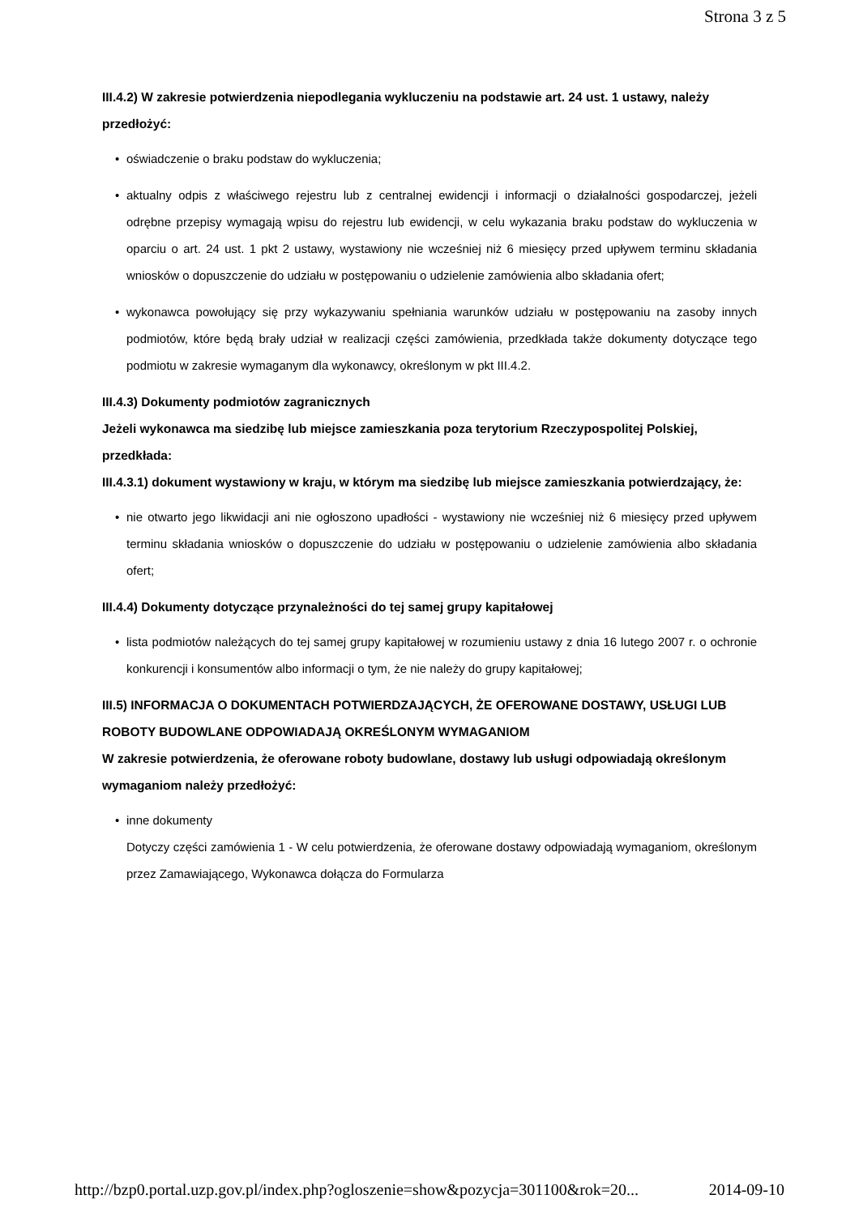Strona 3 z 5
III.4.2) W zakresie potwierdzenia niepodlegania wykluczeniu na podstawie art. 24 ust. 1 ustawy, należy przedłożyć:
• oświadczenie o braku podstaw do wykluczenia;
• aktualny odpis z właściwego rejestru lub z centralnej ewidencji i informacji o działalności gospodarczej, jeżeli odrębne przepisy wymagają wpisu do rejestru lub ewidencji, w celu wykazania braku podstaw do wykluczenia w oparciu o art. 24 ust. 1 pkt 2 ustawy, wystawiony nie wcześniej niż 6 miesięcy przed upływem terminu składania wniosków o dopuszczenie do udziału w postępowaniu o udzielenie zamówienia albo składania ofert;
• wykonawca powołujący się przy wykazywaniu spełniania warunków udziału w postępowaniu na zasoby innych podmiotów, które będą brały udział w realizacji części zamówienia, przedkłada także dokumenty dotyczące tego podmiotu w zakresie wymaganym dla wykonawcy, określonym w pkt III.4.2.
III.4.3) Dokumenty podmiotów zagranicznych
Jeżeli wykonawca ma siedzibę lub miejsce zamieszkania poza terytorium Rzeczypospolitej Polskiej, przedkłada:
III.4.3.1) dokument wystawiony w kraju, w którym ma siedzibę lub miejsce zamieszkania potwierdzający, że:
• nie otwarto jego likwidacji ani nie ogłoszono upadłości - wystawiony nie wcześniej niż 6 miesięcy przed upływem terminu składania wniosków o dopuszczenie do udziału w postępowaniu o udzielenie zamówienia albo składania ofert;
III.4.4) Dokumenty dotyczące przynależności do tej samej grupy kapitałowej
• lista podmiotów należących do tej samej grupy kapitałowej w rozumieniu ustawy z dnia 16 lutego 2007 r. o ochronie konkurencji i konsumentów albo informacji o tym, że nie należy do grupy kapitałowej;
III.5) INFORMACJA O DOKUMENTACH POTWIERDZAJĄCYCH, ŻE OFEROWANE DOSTAWY, USŁUGI LUB ROBOTY BUDOWLANE ODPOWIADAJĄ OKREŚLONYM WYMAGANIOM
W zakresie potwierdzenia, że oferowane roboty budowlane, dostawy lub usługi odpowiadają określonym wymaganiom należy przedłożyć:
• inne dokumenty
Dotyczy części zamówienia 1 - W celu potwierdzenia, że oferowane dostawy odpowiadają wymaganiom, określonym przez Zamawiającego, Wykonawca dołącza do Formularza
http://bzp0.portal.uzp.gov.pl/index.php?ogloszenie=show&pozycja=301100&rok=20... 2014-09-10